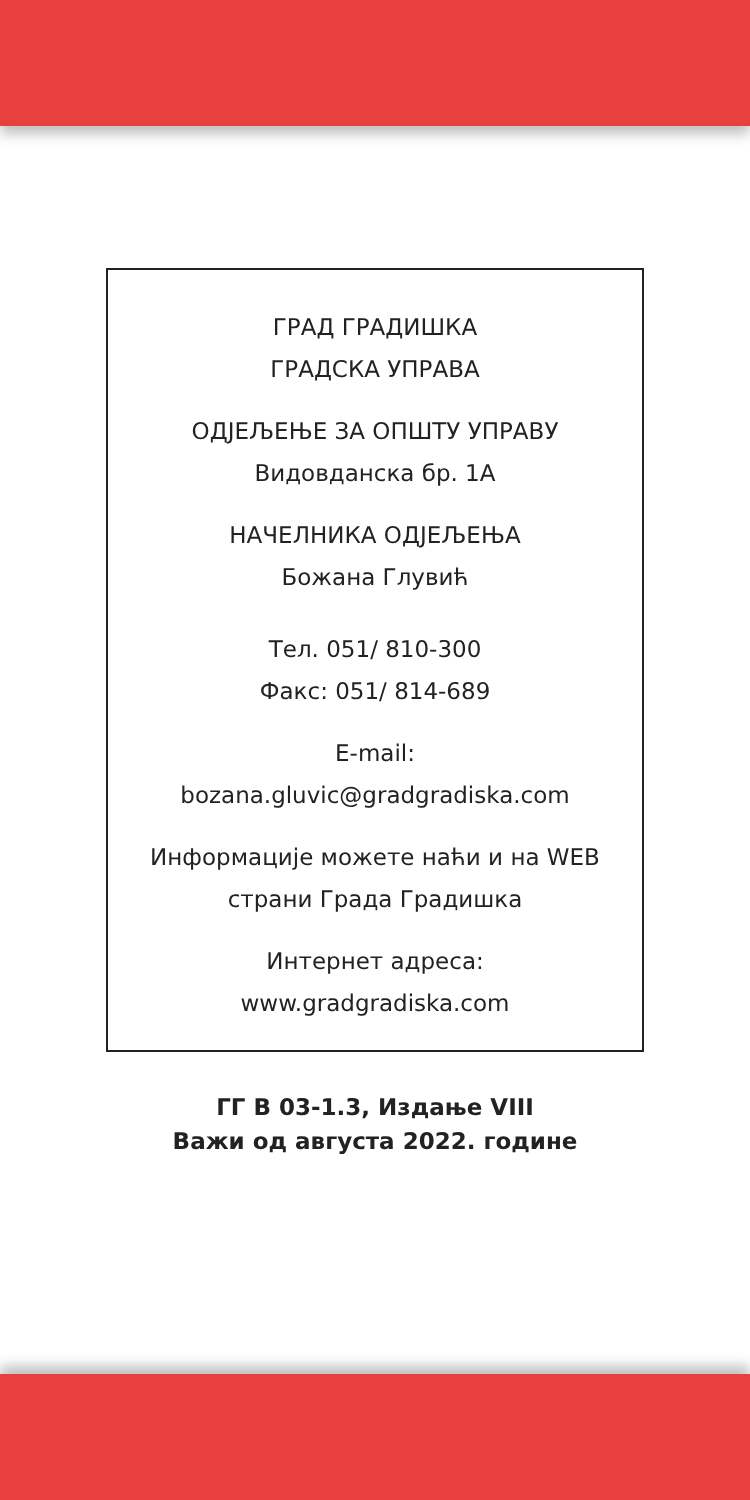ГРАД ГРАДИШКА
ГРАДСКА УПРАВА
ОДЈЕЉЕЊЕ ЗА ОПШТУ УПРАВУ
Видовданска бр. 1А
НАЧЕЛНИКА ОДЈЕЉЕЊА
Божана Глувић
Тел. 051/ 810-300
Факс: 051/ 814-689
E-mail:
bozana.gluvic@gradgradiska.com
Информације можете наћи и на WEB
страни Града Градишка
Интернет адреса:
www.gradgradiska.com
ГГ В 03-1.3, Издање VIII
Важи од августа 2022. године